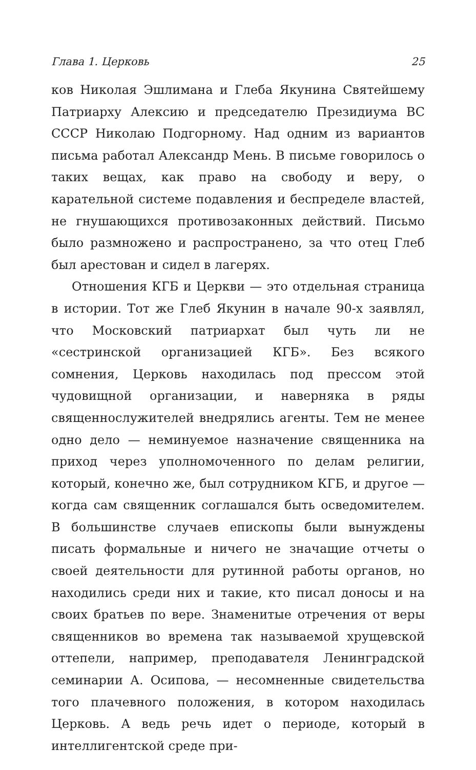Глава 1. Церковь 25
ков Николая Эшлимана и Глеба Якунина Святейшему Патриарху Алексию и председателю Президиума ВС СССР Николаю Подгорному. Над одним из вариантов письма работал Александр Мень. В письме говорилось о таких вещах, как право на свободу и веру, о карательной системе подавления и беспределе властей, не гнушающихся противозаконных действий. Письмо было размножено и распространено, за что отец Глеб был арестован и сидел в лагерях.
Отношения КГБ и Церкви — это отдельная страница в истории. Тот же Глеб Якунин в начале 90-х заявлял, что Московский патриархат был чуть ли не «сестринской организацией КГБ». Без всякого сомнения, Церковь находилась под прессом этой чудовищной организации, и наверняка в ряды священнослужителей внедрялись агенты. Тем не менее одно дело — неминуемое назначение священника на приход через уполномоченного по делам религии, который, конечно же, был сотрудником КГБ, и другое — когда сам священник соглашался быть осведомителем. В большинстве случаев епископы были вынуждены писать формальные и ничего не значащие отчеты о своей деятельности для рутинной работы органов, но находились среди них и такие, кто писал доносы и на своих братьев по вере. Знаменитые отречения от веры священников во времена так называемой хрущевской оттепели, например, преподавателя Ленинградской семинарии А. Осипова, — несомненные свидетельства того плачевного положения, в котором находилась Церковь. А ведь речь идет о периоде, который в интеллигентской среде при-